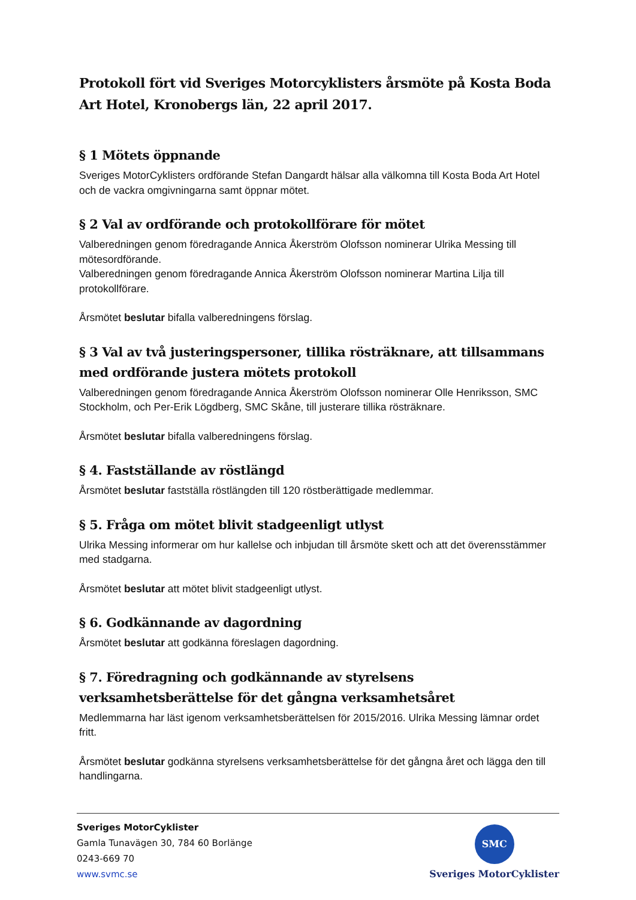Protokoll fört vid Sveriges Motorcyklisters årsmöte på Kosta Boda Art Hotel, Kronobergs län, 22 april 2017.
§ 1 Mötets öppnande
Sveriges MotorCyklisters ordförande Stefan Dangardt hälsar alla välkomna till Kosta Boda Art Hotel och de vackra omgivningarna samt öppnar mötet.
§ 2 Val av ordförande och protokollförare för mötet
Valberedningen genom föredragande Annica Åkerström Olofsson nominerar Ulrika Messing till mötesordförande.
Valberedningen genom föredragande Annica Åkerström Olofsson nominerar Martina Lilja till protokollförare.
Årsmötet beslutar bifalla valberedningens förslag.
§ 3 Val av två justeringspersoner, tillika rösträknare, att tillsammans med ordförande justera mötets protokoll
Valberedningen genom föredragande Annica Åkerström Olofsson nominerar Olle Henriksson, SMC Stockholm, och Per-Erik Lögdberg, SMC Skåne, till justerare tillika rösträknare.
Årsmötet beslutar bifalla valberedningens förslag.
§ 4. Fastställande av röstlängd
Årsmötet beslutar fastställa röstlängden till 120 röstberättigade medlemmar.
§ 5. Fråga om mötet blivit stadgeenligt utlyst
Ulrika Messing informerar om hur kallelse och inbjudan till årsmöte skett och att det överensstämmer med stadgarna.
Årsmötet beslutar att mötet blivit stadgeenligt utlyst.
§ 6. Godkännande av dagordning
Årsmötet beslutar att godkänna föreslagen dagordning.
§ 7. Föredragning och godkännande av styrelsens verksamhetsberättelse för det gångna verksamhetsåret
Medlemmarna har läst igenom verksamhetsberättelsen för 2015/2016. Ulrika Messing lämnar ordet fritt.
Årsmötet beslutar godkänna styrelsens verksamhetsberättelse för det gångna året och lägga den till handlingarna.
Sveriges MotorCyklister
Gamla Tunavägen 30, 784 60 Borlänge
0243-669 70
www.svmc.se
SMC
Sveriges MotorCyklister